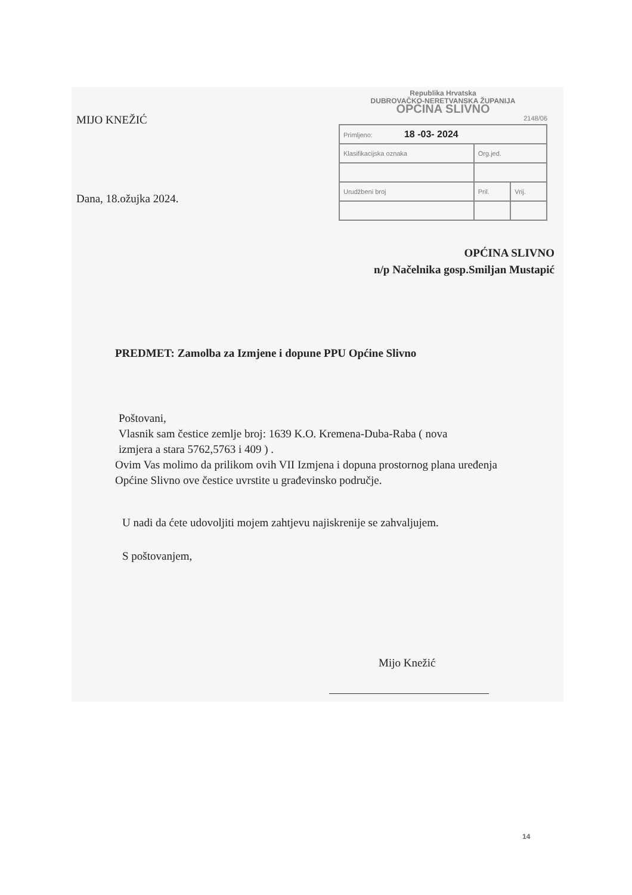MIJO KNEŽIĆ
Dana, 18.ožujka 2024.
Republika Hrvatska
DUBROVAČKO-NERETVANSKA ŽUPANIJA
OPĆINA SLIVNO
2148/06
| Primljeno: 18 -03- 2024 | | |
| Klasifikacijska oznaka | Org.jed. | |
| Urudžbeni broj | Pril. | Vrij. |
OPĆINA SLIVNO
n/p Načelnika gosp.Smiljan Mustapić
PREDMET: Zamolba za Izmjene i dopune PPU Općine Slivno
Poštovani,
Vlasnik sam čestice zemlje broj: 1639 K.O. Kremena-Duba-Raba ( nova
izmjera a stara 5762,5763 i 409 ) .
Ovim Vas molimo da prilikom ovih VII Izmjena i dopuna prostornog plana uređenja Općine Slivno ove čestice uvrstite u građevinsko područje.
U nadi da ćete udovoljiti mojem zahtjevu najiskrenije se zahvaljujem.
S poštovanjem,
Mijo Knežić
14